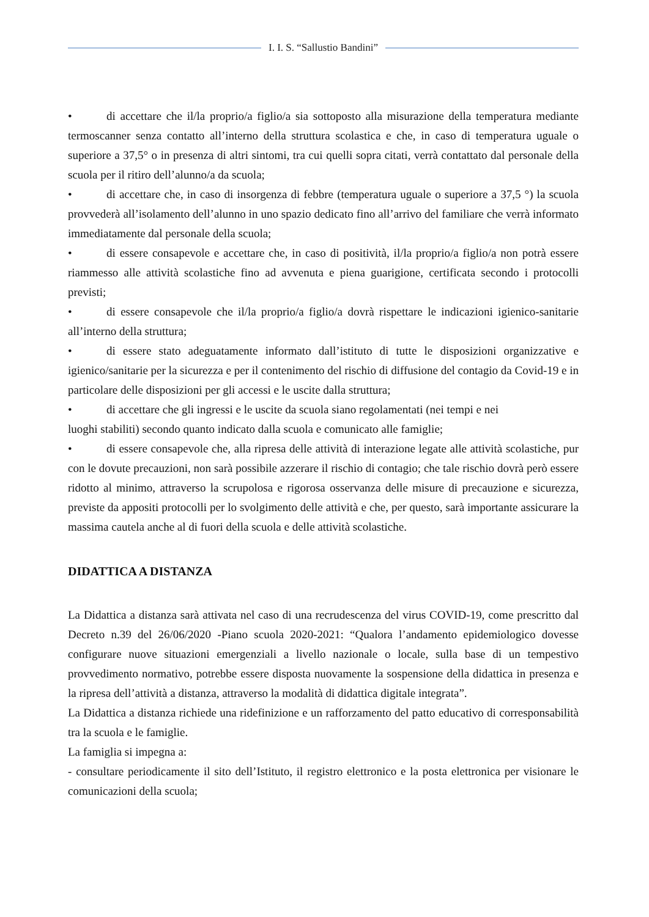I. I. S. “Sallustio Bandini”
• di accettare che il/la proprio/a figlio/a sia sottoposto alla misurazione della temperatura mediante termoscanner senza contatto all’interno della struttura scolastica e che, in caso di temperatura uguale o superiore a 37,5° o in presenza di altri sintomi, tra cui quelli sopra citati, verrà contattato dal personale della scuola per il ritiro dell’alunno/a da scuola;
• di accettare che, in caso di insorgenza di febbre (temperatura uguale o superiore a 37,5 °) la scuola provvederà all’isolamento dell’alunno in uno spazio dedicato fino all’arrivo del familiare che verrà informato immediatamente dal personale della scuola;
• di essere consapevole e accettare che, in caso di positività, il/la proprio/a figlio/a non potrà essere riammesso alle attività scolastiche fino ad avvenuta e piena guarigione, certificata secondo i protocolli previsti;
• di essere consapevole che il/la proprio/a figlio/a dovrà rispettare le indicazioni igienico-sanitarie all’interno della struttura;
• di essere stato adeguatamente informato dall’istituto di tutte le disposizioni organizzative e igienico/sanitarie per la sicurezza e per il contenimento del rischio di diffusione del contagio da Covid-19 e in particolare delle disposizioni per gli accessi e le uscite dalla struttura;
• di accettare che gli ingressi e le uscite da scuola siano regolamentati (nei tempi e nei
luoghi stabiliti) secondo quanto indicato dalla scuola e comunicato alle famiglie;
• di essere consapevole che, alla ripresa delle attività di interazione legate alle attività scolastiche, pur con le dovute precauzioni, non sarà possibile azzerare il rischio di contagio; che tale rischio dovrà però essere ridotto al minimo, attraverso la scrupolosa e rigorosa osservanza delle misure di precauzione e sicurezza, previste da appositi protocolli per lo svolgimento delle attività e che, per questo, sarà importante assicurare la massima cautela anche al di fuori della scuola e delle attività scolastiche.
DIDATTICA A DISTANZA
La Didattica a distanza sarà attivata nel caso di una recrudescenza del virus COVID-19, come prescritto dal Decreto n.39 del 26/06/2020 -Piano scuola 2020-2021: “Qualora l’andamento epidemiologico dovesse configurare nuove situazioni emergenziali a livello nazionale o locale, sulla base di un tempestivo provvedimento normativo, potrebbe essere disposta nuovamente la sospensione della didattica in presenza e la ripresa dell’attività a distanza, attraverso la modalità di didattica digitale integrata”.
La Didattica a distanza richiede una ridefinizione e un rafforzamento del patto educativo di corresponsabilità tra la scuola e le famiglie.
La famiglia si impegna a:
- consultare periodicamente il sito dell’Istituto, il registro elettronico e la posta elettronica per visionare le comunicazioni della scuola;